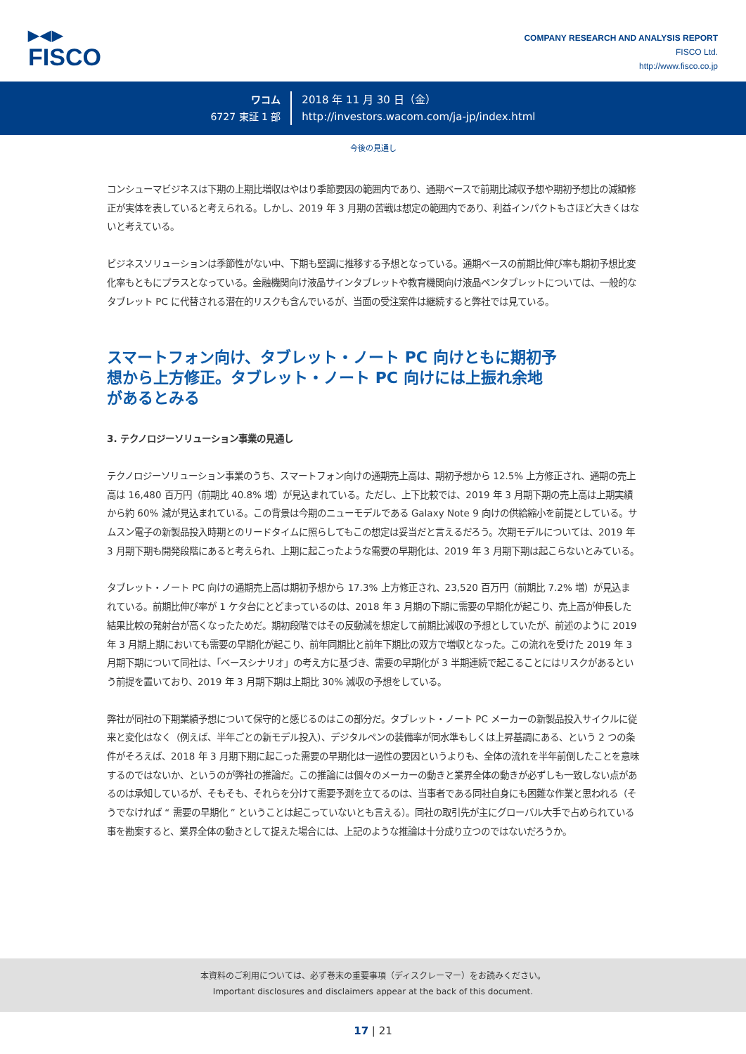▶◀▶
FISCO
COMPANY RESEARCH AND ANALYSIS REPORT
FISCO Ltd.
http://www.fisco.co.jp
ワコム
6727 東証 1 部
2018 年 11 月 30 日（金）
http://investors.wacom.com/ja-jp/index.html
今後の見通し
コンシューマビジネスは下期の上期比増収はやはり季節要因の範囲内であり、通期ベースで前期比減収予想や期初予想比の減額修正が実体を表していると考えられる。しかし、2019 年 3 月期の苦戦は想定の範囲内であり、利益インパクトもさほど大きくはないと考えている。
ビジネスソリューションは季節性がない中、下期も堅調に推移する予想となっている。通期ベースの前期比伸び率も期初予想比変化率もともにプラスとなっている。金融機関向け液晶サインタブレットや教育機関向け液晶ペンタブレットについては、一般的なタブレット PC に代替される潜在的リスクも含んでいるが、当面の受注案件は継続すると弊社では見ている。
スマートフォン向け、タブレット・ノート PC 向けともに期初予想から上方修正。タブレット・ノート PC 向けには上振れ余地があるとみる
3. テクノロジーソリューション事業の見通し
テクノロジーソリューション事業のうち、スマートフォン向けの通期売上高は、期初予想から 12.5% 上方修正され、通期の売上高は 16,480 百万円（前期比 40.8% 増）が見込まれている。ただし、上下比較では、2019 年 3 月期下期の売上高は上期実績から約 60% 減が見込まれている。この背景は今期のニューモデルである Galaxy Note 9 向けの供給縮小を前提としている。サムスン電子の新製品投入時期とのリードタイムに照らしてもこの想定は妥当だと言えるだろう。次期モデルについては、2019 年 3 月期下期も開発段階にあると考えられ、上期に起こったような需要の早期化は、2019 年 3 月期下期は起こらないとみている。
タブレット・ノート PC 向けの通期売上高は期初予想から 17.3% 上方修正され、23,520 百万円（前期比 7.2% 増）が見込まれている。前期比伸び率が 1 ケタ台にとどまっているのは、2018 年 3 月期の下期に需要の早期化が起こり、売上高が伸長した結果比較の発射台が高くなったためだ。期初段階ではその反動減を想定して前期比減収の予想としていたが、前述のように 2019 年 3 月期上期においても需要の早期化が起こり、前年同期比と前年下期比の双方で増収となった。この流れを受けた 2019 年 3 月期下期について同社は、「ベースシナリオ」の考え方に基づき、需要の早期化が 3 半期連続で起こることにはリスクがあるという前提を置いており、2019 年 3 月期下期は上期比 30% 減収の予想をしている。
弊社が同社の下期業績予想について保守的と感じるのはこの部分だ。タブレット・ノート PC メーカーの新製品投入サイクルに従来と変化はなく（例えば、半年ごとの新モデル投入）、デジタルペンの装備率が同水準もしくは上昇基調にある、という 2 つの条件がそろえば、2018 年 3 月期下期に起こった需要の早期化は一過性の要因というよりも、全体の流れを半年前倒したことを意味するのではないか、というのが弊社の推論だ。この推論には個々のメーカーの動きと業界全体の動きが必ずしも一致しない点があるのは承知しているが、そもそも、それらを分けて需要予測を立てるのは、当事者である同社自身にも困難な作業と思われる（そうでなければ “ 需要の早期化 ” ということは起こっていないとも言える）。同社の取引先が主にグローバル大手で占められている事を勘案すると、業界全体の動きとして捉えた場合には、上記のような推論は十分成り立つのではないだろうか。
本資料のご利用については、必ず巻末の重要事項（ディスクレーマー）をお読みください。
Important disclosures and disclaimers appear at the back of this document.
17 | 21